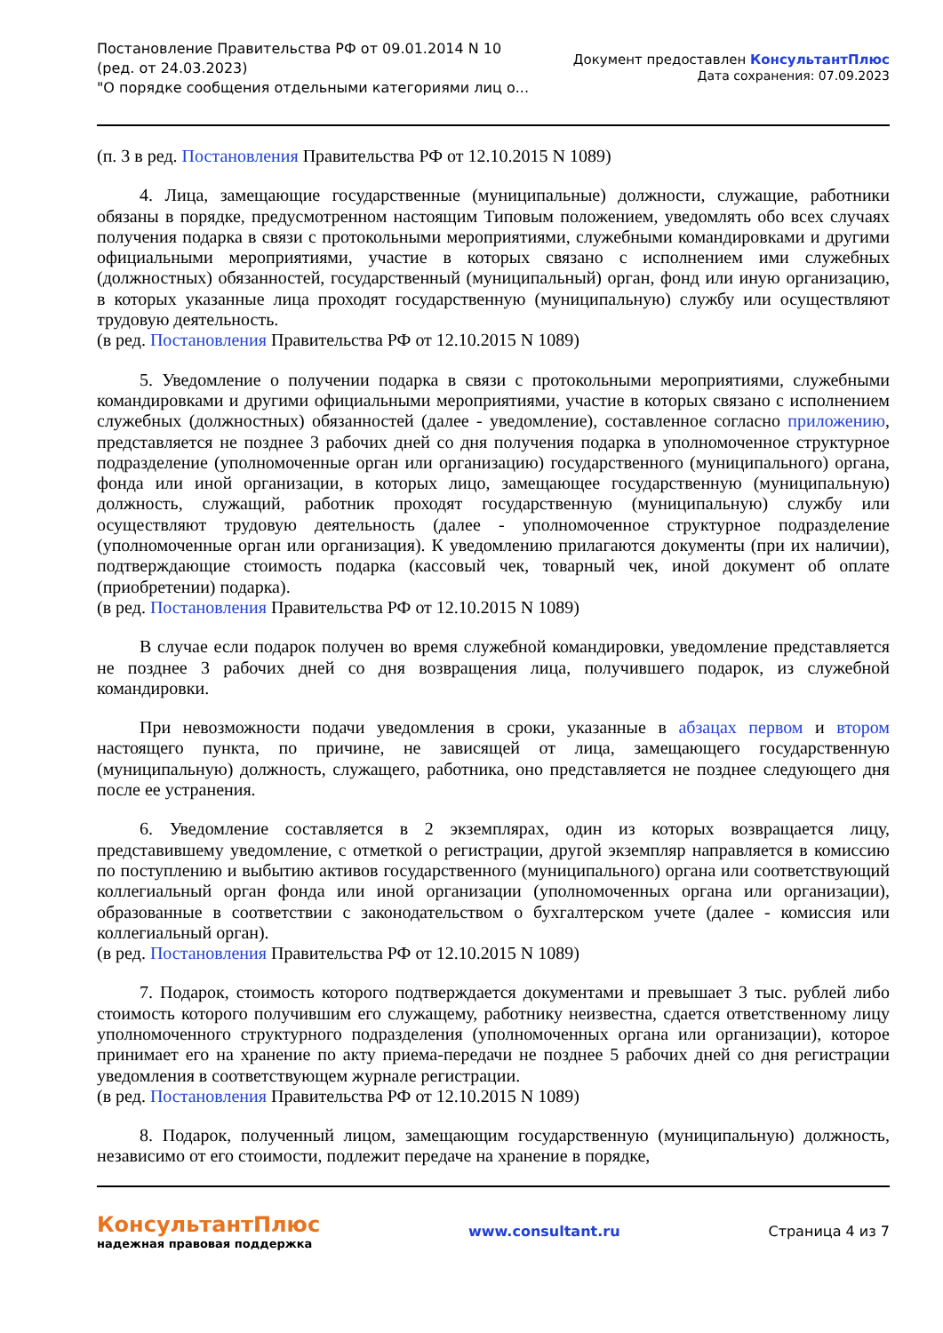Постановление Правительства РФ от 09.01.2014 N 10
(ред. от 24.03.2023)
"О порядке сообщения отдельными категориями лиц о...
Документ предоставлен КонсультантПлюс
Дата сохранения: 07.09.2023
(п. 3 в ред. Постановления Правительства РФ от 12.10.2015 N 1089)
4. Лица, замещающие государственные (муниципальные) должности, служащие, работники обязаны в порядке, предусмотренном настоящим Типовым положением, уведомлять обо всех случаях получения подарка в связи с протокольными мероприятиями, служебными командировками и другими официальными мероприятиями, участие в которых связано с исполнением ими служебных (должностных) обязанностей, государственный (муниципальный) орган, фонд или иную организацию, в которых указанные лица проходят государственную (муниципальную) службу или осуществляют трудовую деятельность.
(в ред. Постановления Правительства РФ от 12.10.2015 N 1089)
5. Уведомление о получении подарка в связи с протокольными мероприятиями, служебными командировками и другими официальными мероприятиями, участие в которых связано с исполнением служебных (должностных) обязанностей (далее - уведомление), составленное согласно приложению, представляется не позднее 3 рабочих дней со дня получения подарка в уполномоченное структурное подразделение (уполномоченные орган или организацию) государственного (муниципального) органа, фонда или иной организации, в которых лицо, замещающее государственную (муниципальную) должность, служащий, работник проходят государственную (муниципальную) службу или осуществляют трудовую деятельность (далее - уполномоченное структурное подразделение (уполномоченные орган или организация). К уведомлению прилагаются документы (при их наличии), подтверждающие стоимость подарка (кассовый чек, товарный чек, иной документ об оплате (приобретении) подарка).
(в ред. Постановления Правительства РФ от 12.10.2015 N 1089)
В случае если подарок получен во время служебной командировки, уведомление представляется не позднее 3 рабочих дней со дня возвращения лица, получившего подарок, из служебной командировки.
При невозможности подачи уведомления в сроки, указанные в абзацах первом и втором настоящего пункта, по причине, не зависящей от лица, замещающего государственную (муниципальную) должность, служащего, работника, оно представляется не позднее следующего дня после ее устранения.
6. Уведомление составляется в 2 экземплярах, один из которых возвращается лицу, представившему уведомление, с отметкой о регистрации, другой экземпляр направляется в комиссию по поступлению и выбытию активов государственного (муниципального) органа или соответствующий коллегиальный орган фонда или иной организации (уполномоченных органа или организации), образованные в соответствии с законодательством о бухгалтерском учете (далее - комиссия или коллегиальный орган).
(в ред. Постановления Правительства РФ от 12.10.2015 N 1089)
7. Подарок, стоимость которого подтверждается документами и превышает 3 тыс. рублей либо стоимость которого получившим его служащему, работнику неизвестна, сдается ответственному лицу уполномоченного структурного подразделения (уполномоченных органа или организации), которое принимает его на хранение по акту приема-передачи не позднее 5 рабочих дней со дня регистрации уведомления в соответствующем журнале регистрации.
(в ред. Постановления Правительства РФ от 12.10.2015 N 1089)
8. Подарок, полученный лицом, замещающим государственную (муниципальную) должность, независимо от его стоимости, подлежит передаче на хранение в порядке,
КонсультантПлюс
надежная правовая поддержка
www.consultant.ru Страница 4 из 7